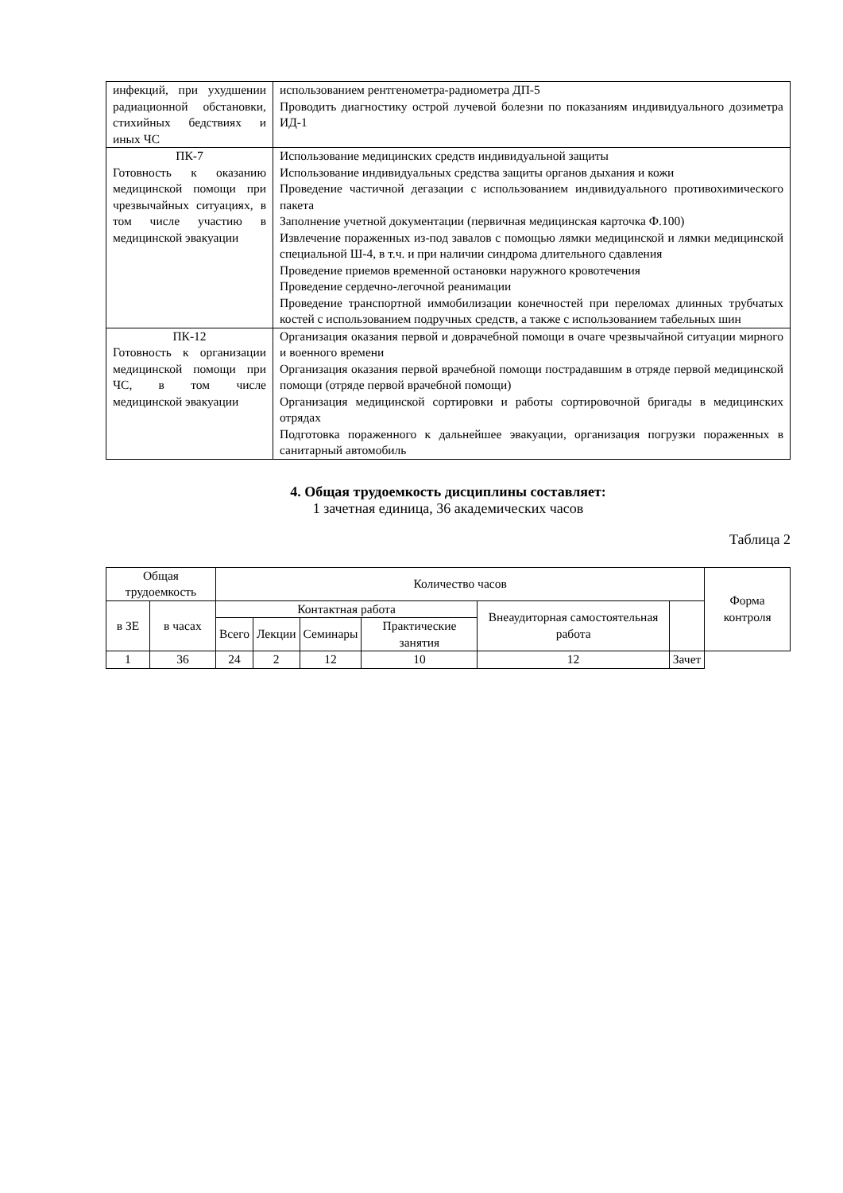| инфекций, при ухуд­шении радиационной обстановки, стихийных бедствиях и иных ЧС | использованием рентгенометра-радиометра ДП-5 Проводить диагностику острой лучевой болезни по показаниям индивидуального дозиметра ИД-1 |
| ПК-7 Готовность к оказанию медицинской помощи при чрезвычайных ситуациях, в том числе участию в медицинской эвакуации | Использование медицинских средств индивидуальной защиты Использование индивидуальных средства защиты органов дыхания и кожи Проведение частичной дегазации с использованием индивидуального противохимического пакета Заполнение учетной документации (первичная медицинская карточка Ф.100) Извлечение пораженных из-под завалов с помощью лямки медицинской и лямки медицинской специальной Ш-4, в т.ч. и при наличии синдрома длительного сдавления Проведение приемов временной остановки наружного кровотечения Проведение сердечно-легочной реанимации Проведение транспортной иммобилизации конечностей при переломах длинных трубчатых костей с использованием подручных средств, а также с использованием табельных шин |
| ПК-12 Готовность к организа­ции медицинской помощи при ЧС, в том числе медицинской эвакуации | Организация оказания первой и доврачебной помощи в очаге чрезвычайной ситуации мирного и военного времени Организация оказания первой врачебной помощи пострадавшим в отряде первой медицинской помощи (отряде первой врачебной помощи) Организация медицинской сортировки и работы сортировочной бригады в медицинских отрядах Подготовка пораженного к дальнейшее эвакуации, организация погрузки пораженных в санитарный автомобиль |
4. Общая трудоемкость дисциплины составляет:
1 зачетная единица, 36 академических часов
Таблица 2
| Общая трудоемкость | | Количество часов | | | | | | Форма контроля |
| --- | --- | --- | --- | --- | --- | --- | --- | --- |
| в ЗЕ | в часах | Контактная работа | | | | Внеаудиторная самостоятельная работа | | |
| | | Всего | Лекции | Семинары | Практические занятия | | | |
| 1 | 36 | 24 | 2 | 12 | 10 | 12 | Зачет | |